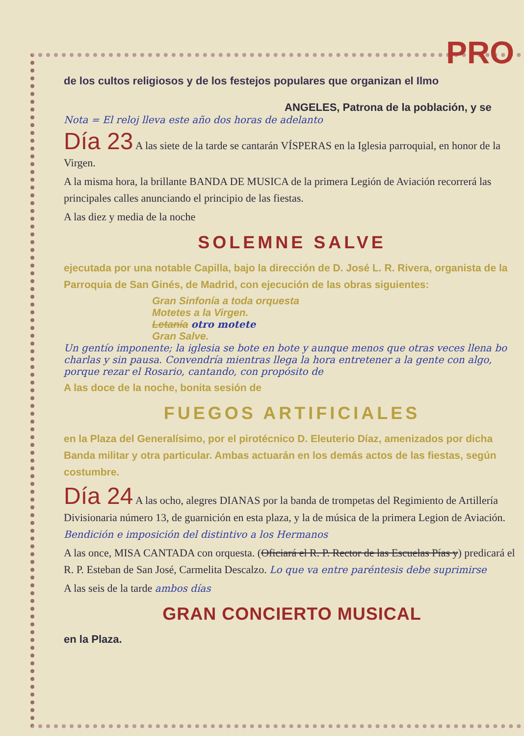PRO
de los cultos religiosos y de los festejos populares que organizan el Ilmo
ANGELES, Patrona de la población, y se
Nota = El reloj lleva este año dos horas de adelanto
Día 23 A las siete de la tarde se cantarán VÍSPERAS en la Iglesia parroquial, en honor de la Virgen.
A la misma hora, la brillante BANDA DE MUSICA de la primera Legión de Aviación recorrerá las principales calles anunciando el principio de las fiestas.
A las diez y media de la noche
SOLEMNE SALVE
ejecutada por una notable Capilla, bajo la dirección de D. José L. R. Rivera, organista de la Parroquia de San Ginés, de Madrid, con ejecución de las obras siguientes:
Gran Sinfonía a toda orquesta
Motetes a la Virgen.
Letanía otro motete
Gran Salve.
Un gentío imponente; la iglesia se bote en bote y aunque menos que otras veces llena bo charlas y sin pausa. Convendría mientras llega la hora entretener a la gente con algo, porque rezar el Rosario, cantando, con propósito de
A las doce de la noche, bonita sesión de
FUEGOS ARTIFICIALES
en la Plaza del Generalísimo, por el pirotécnico D. Eleuterio Díaz, amenizados por dicha Banda militar y otra particular. Ambas actuarán en los demás actos de las fiestas, según costumbre.
Día 24 A las ocho, alegres DIANAS por la banda de trompetas del Regimiento de Artillería Divisionaria número 13, de guarnición en esta plaza, y la de música de la primera Legion de Aviación. Bendición e imposición del distintivo a los Hermanos
A las once, MISA CANTADA con orquesta. (Oficiará el R. P. Rector de las Escuelas Pías y) predicará el R. P. Esteban de San José, Carmelita Descalzo. Lo que va entre paréntesis debe suprimirse
A las seis de la tarde ambos días
GRAN CONCIERTO MUSICAL
en la Plaza.